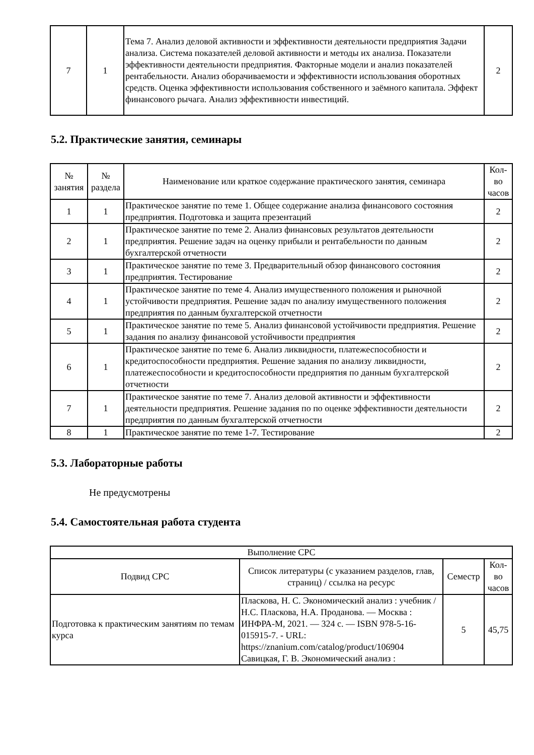| 7 | 1 | Тема 7. Анализ деловой активности и эффективности деятельности предприятия Задачи анализа. Система показателей деловой активности и методы их анализа. Показатели эффективности деятельности предприятия. Факторные модели и анализ показателей рентабельности. Анализ оборачиваемости и эффективности использования оборотных средств. Оценка эффективности использования собственного и заёмного капитала. Эффект финансового рычага. Анализ эффективности инвестиций. | 2 |
5.2. Практические занятия, семинары
| № занятия | № раздела | Наименование или краткое содержание практического занятия, семинара | Кол-во часов |
| --- | --- | --- | --- |
| 1 | 1 | Практическое занятие по теме 1. Общее содержание анализа финансового состояния предприятия. Подготовка и защита презентаций | 2 |
| 2 | 1 | Практическое занятие по теме 2. Анализ финансовых результатов деятельности предприятия. Решение задач на оценку прибыли и рентабельности по данным бухгалтерской отчетности | 2 |
| 3 | 1 | Практическое занятие по теме 3. Предварительный обзор финансового состояния предприятия. Тестирование | 2 |
| 4 | 1 | Практическое занятие по теме 4. Анализ имущественного положения и рыночной устойчивости предприятия. Решение задач по анализу имущественного положения предприятия по данным бухгалтерской отчетности | 2 |
| 5 | 1 | Практическое занятие по теме 5. Анализ финансовой устойчивости предприятия. Решение задания по анализу финансовой устойчивости предприятия | 2 |
| 6 | 1 | Практическое занятие по теме 6. Анализ ликвидности, платежеспособности и кредитоспособности предприятия. Решение задания по анализу ликвидности, платежеспособности и кредитоспособности предприятия по данным бухгалтерской отчетности | 2 |
| 7 | 1 | Практическое занятие по теме 7. Анализ деловой активности и эффективности деятельности предприятия. Решение задания по по оценке эффективности деятельности предприятия по данным бухгалтерской отчетности | 2 |
| 8 | 1 | Практическое занятие по теме 1-7. Тестирование | 2 |
5.3. Лабораторные работы
Не предусмотрены
5.4. Самостоятельная работа студента
| Выполнение СРС | | | |
| Подвид СРС | Список литературы (с указанием разделов, глав, страниц) / ссылка на ресурс | Семестр | Кол-во часов |
| Подготовка к практическим занятиям по темам курса | Пласкова, Н. С. Экономический анализ : учебник / Н.С. Пласкова, Н.А. Проданова. — Москва : ИНФРА-М, 2021. — 324 с. — ISBN 978-5-16-015915-7. - URL: https://znanium.com/catalog/product/106904 Савицкая, Г. В. Экономический анализ : | 5 | 45,75 |